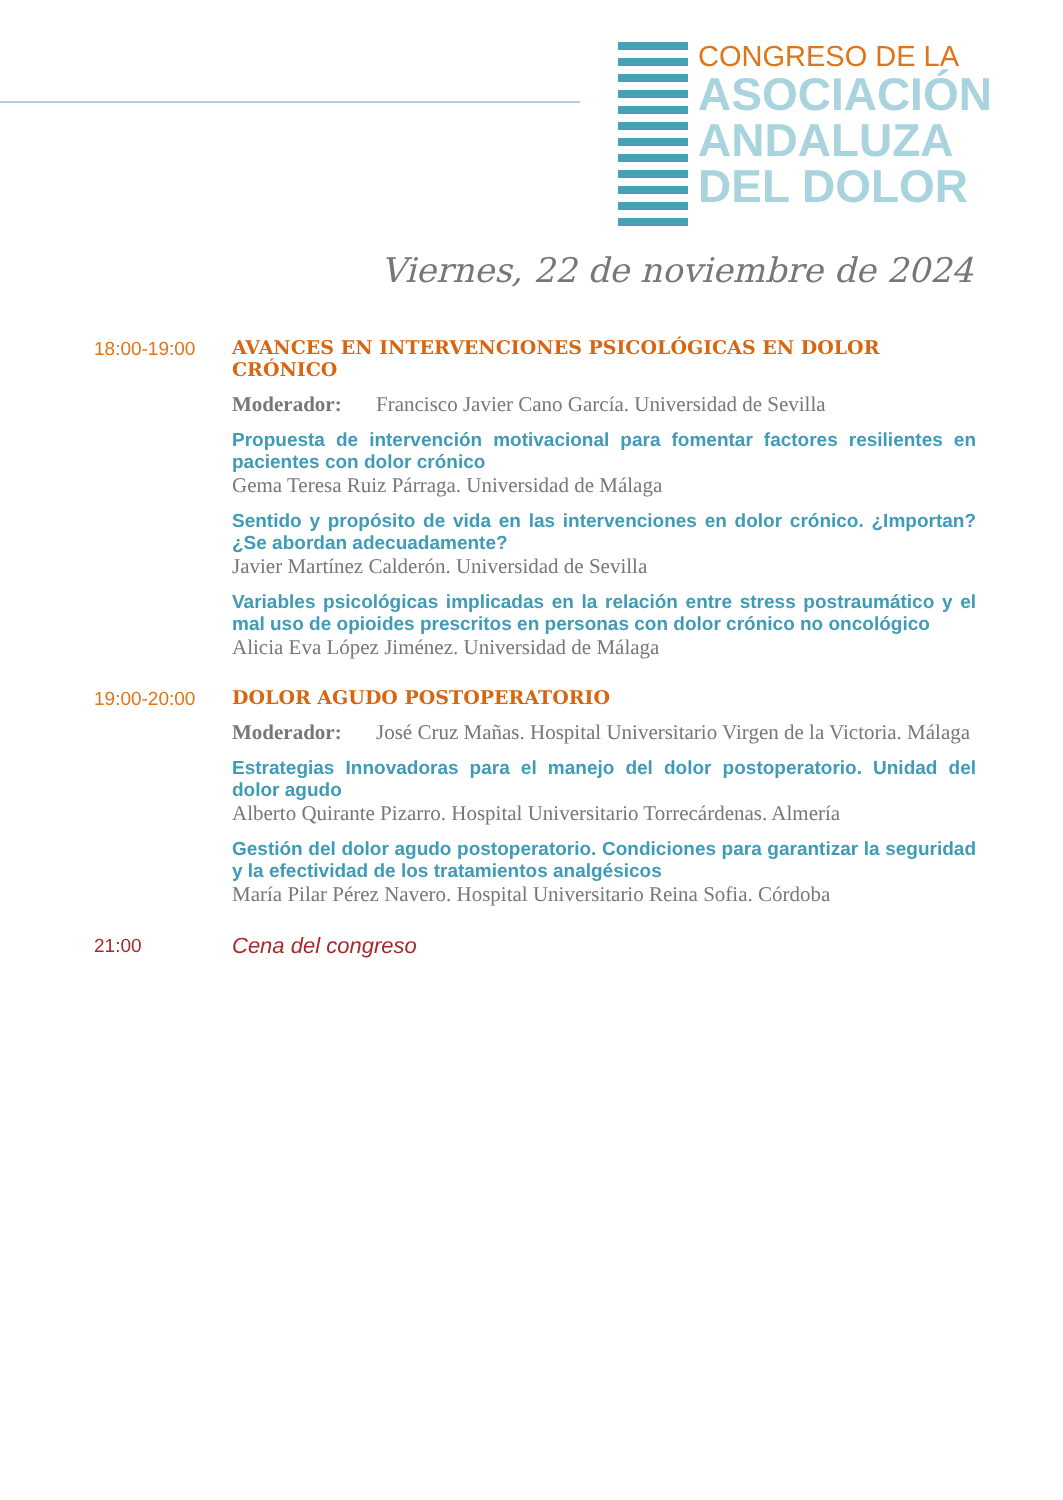CONGRESO DE LA
ASOCIACIÓN
ANDALUZA
DEL DOLOR
Viernes, 22 de noviembre de 2024
18:00-19:00 AVANCES EN INTERVENCIONES PSICOLÓGICAS EN DOLOR CRÓNICO
Moderador: Francisco Javier Cano García. Universidad de Sevilla
Propuesta de intervención motivacional para fomentar factores resilientes en pacientes con dolor crónico
Gema Teresa Ruiz Párraga. Universidad de Málaga
Sentido y propósito de vida en las intervenciones en dolor crónico. ¿Importan? ¿Se abordan adecuadamente?
Javier Martínez Calderón. Universidad de Sevilla
Variables psicológicas implicadas en la relación entre stress postraumático y el mal uso de opioides prescritos en personas con dolor crónico no oncológico
Alicia Eva López Jiménez. Universidad de Málaga
19:00-20:00 DOLOR AGUDO POSTOPERATORIO
Moderador: José Cruz Mañas. Hospital Universitario Virgen de la Victoria. Málaga
Estrategias Innovadoras para el manejo del dolor postoperatorio. Unidad del dolor agudo
Alberto Quirante Pizarro. Hospital Universitario Torrecárdenas. Almería
Gestión del dolor agudo postoperatorio. Condiciones para garantizar la seguridad y la efectividad de los tratamientos analgésicos
María Pilar Pérez Navero. Hospital Universitario Reina Sofia. Córdoba
21:00
Cena del congreso